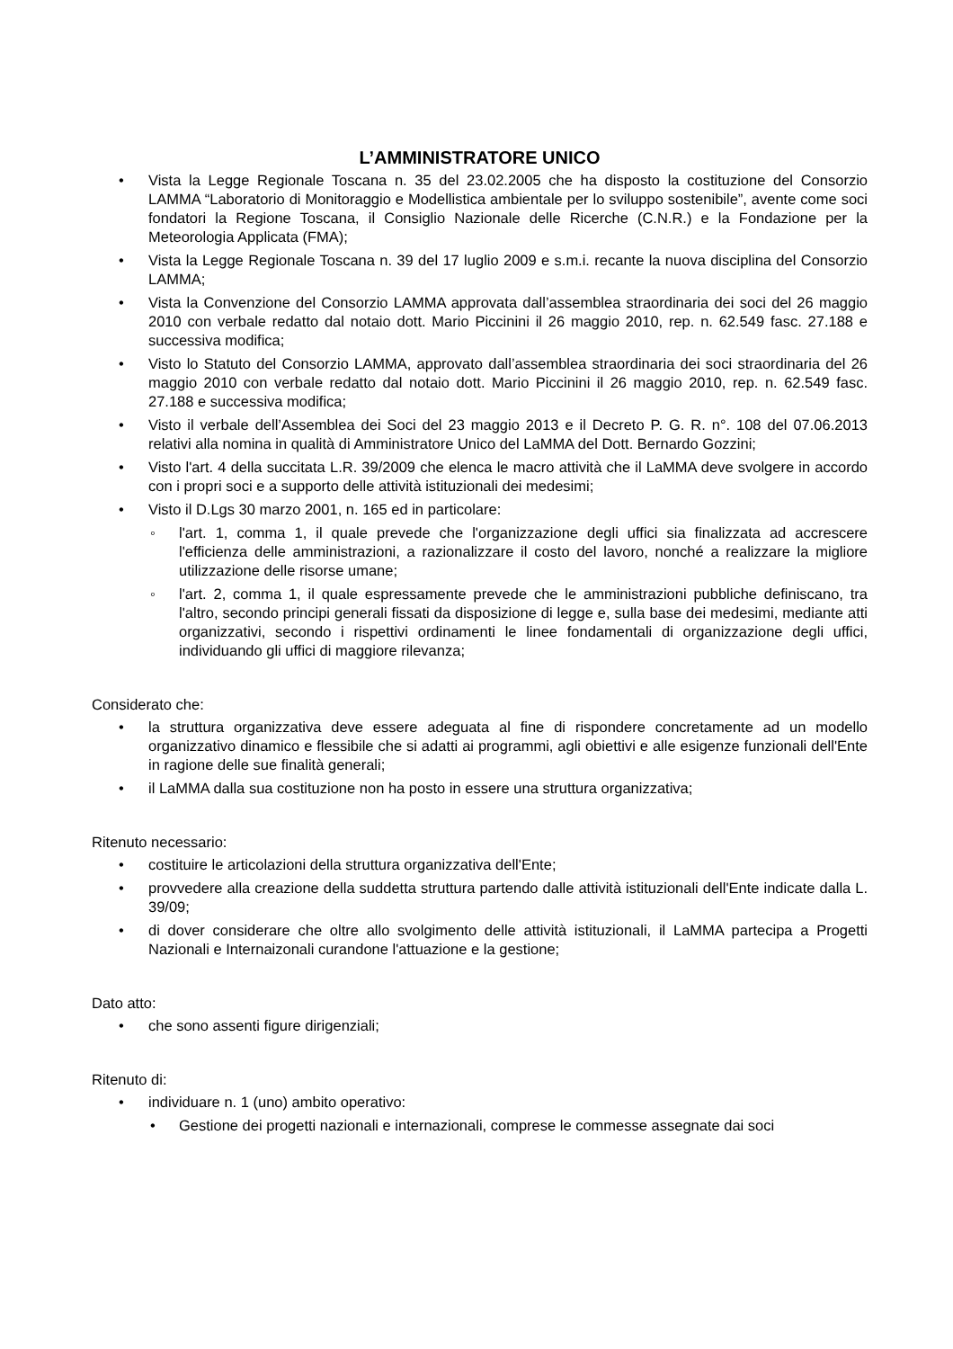L’AMMINISTRATORE UNICO
• Vista la Legge Regionale Toscana n. 35 del 23.02.2005 che ha disposto la costituzione del Consorzio LAMMA “Laboratorio di Monitoraggio e Modellistica ambientale per lo sviluppo sostenibile”, avente come soci fondatori la Regione Toscana, il Consiglio Nazionale delle Ricerche (C.N.R.) e la Fondazione per la Meteorologia Applicata (FMA);
• Vista la Legge Regionale Toscana n. 39 del 17 luglio 2009 e s.m.i. recante la nuova disciplina del Consorzio LAMMA;
• Vista la Convenzione del Consorzio LAMMA approvata dall’assemblea straordinaria dei soci del 26 maggio 2010 con verbale redatto dal notaio dott. Mario Piccinini il 26 maggio 2010, rep. n. 62.549 fasc. 27.188 e successiva modifica;
• Visto lo Statuto del Consorzio LAMMA, approvato dall’assemblea straordinaria dei soci straordinaria del 26 maggio 2010 con verbale redatto dal notaio dott. Mario Piccinini il 26 maggio 2010, rep. n. 62.549 fasc. 27.188 e successiva modifica;
• Visto il verbale dell’Assemblea dei Soci del 23 maggio 2013 e il Decreto P. G. R. n°. 108 del 07.06.2013 relativi alla nomina in qualità di Amministratore Unico del LaMMA del Dott. Bernardo Gozzini;
• Visto l'art. 4 della succitata L.R. 39/2009 che elenca le macro attività che il LaMMA deve svolgere in accordo con i propri soci e a supporto delle attività istituzionali dei medesimi;
• Visto il D.Lgs 30 marzo 2001, n. 165 ed in particolare:
◦ l'art. 1, comma 1, il quale prevede che l'organizzazione degli uffici sia finalizzata ad accrescere l'efficienza delle amministrazioni, a razionalizzare il costo del lavoro, nonché a realizzare la migliore utilizzazione delle risorse umane;
◦ l'art. 2, comma 1, il quale espressamente prevede che le amministrazioni pubbliche definiscano, tra l'altro, secondo principi generali fissati da disposizione di legge e, sulla base dei medesimi, mediante atti organizzativi, secondo i rispettivi ordinamenti le linee fondamentali di organizzazione degli uffici, individuando gli uffici di maggiore rilevanza;
Considerato che:
• la struttura organizzativa deve essere adeguata al fine di rispondere concretamente ad un modello organizzativo dinamico e flessibile che si adatti ai programmi, agli obiettivi e alle esigenze funzionali dell'Ente in ragione delle sue finalità generali;
• il LaMMA dalla sua costituzione non ha posto in essere una struttura organizzativa;
Ritenuto necessario:
• costituire le articolazioni della struttura organizzativa dell'Ente;
• provvedere alla creazione della suddetta struttura partendo dalle attività istituzionali dell'Ente indicate dalla L. 39/09;
• di dover considerare che oltre allo svolgimento delle attività istituzionali, il LaMMA partecipa a Progetti Nazionali e Internaizonali curandone l'attuazione e la gestione;
Dato atto:
• che sono assenti figure dirigenziali;
Ritenuto di:
• individuare n. 1 (uno) ambito operativo:
• Gestione dei progetti nazionali e internazionali, comprese le commesse assegnate dai soci